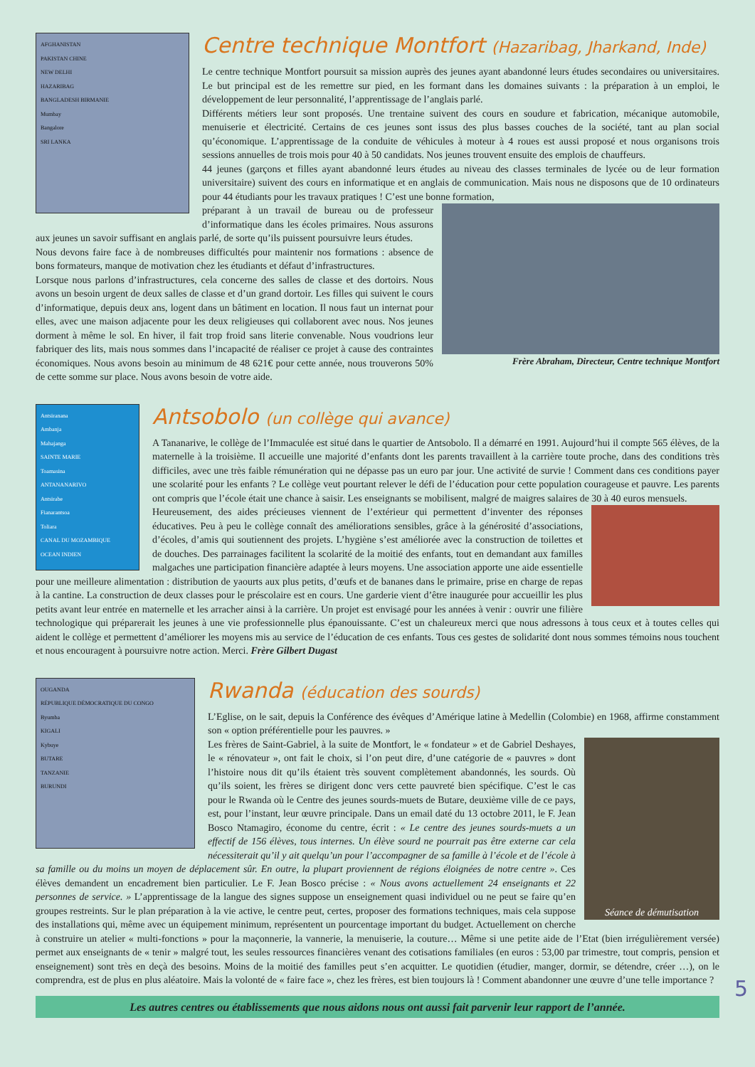AFGHANISTAN
PAKISTAN CHINE
NEW DELHI
HAZARIBAG
BANGLADESH BIRMANIE
Mumbay
Bangalore
SRI LANKA
Centre technique Montfort (Hazaribag, Jharkand, Inde)
Le centre technique Montfort poursuit sa mission auprès des jeunes ayant abandonné leurs études secondaires ou universitaires. Le but principal est de les remettre sur pied, en les formant dans les domaines suivants : la préparation à un emploi, le développement de leur personnalité, l’apprentissage de l’anglais parlé.
Différents métiers leur sont proposés. Une trentaine suivent des cours en soudure et fabrication, mécanique automobile, menuiserie et électricité. Certains de ces jeunes sont issus des plus basses couches de la société, tant au plan social qu’économique. L’apprentissage de la conduite de véhicules à moteur à 4 roues est aussi proposé et nous organisons trois sessions annuelles de trois mois pour 40 à 50 candidats. Nos jeunes trouvent ensuite des emplois de chauffeurs.
44 jeunes (garçons et filles ayant abandonné leurs études au niveau des classes terminales de lycée ou de leur formation universitaire) suivent des cours en informatique et en anglais de communication. Mais nous ne disposons que de 10 ordinateurs pour 44 étudiants pour les travaux pratiques ! C’est une bonne formation,
Frère Abraham, Directeur, Centre technique Montfort
préparant à un travail de bureau ou de professeur d’informatique dans les écoles primaires. Nous assurons aux jeunes un savoir suffisant en anglais parlé, de sorte qu’ils puissent poursuivre leurs études.
Nous devons faire face à de nombreuses difficultés pour maintenir nos formations : absence de bons formateurs, manque de motivation chez les étudiants et défaut d’infrastructures.
Lorsque nous parlons d’infrastructures, cela concerne des salles de classe et des dortoirs. Nous avons un besoin urgent de deux salles de classe et d’un grand dortoir. Les filles qui suivent le cours d’informatique, depuis deux ans, logent dans un bâtiment en location. Il nous faut un internat pour elles, avec une maison adjacente pour les deux religieuses qui collaborent avec nous. Nos jeunes dorment à même le sol. En hiver, il fait trop froid sans literie convenable. Nous voudrions leur fabriquer des lits, mais nous sommes dans l’incapacité de réaliser ce projet à cause des contraintes économiques. Nous avons besoin au minimum de 48 621€ pour cette année, nous trouverons 50% de cette somme sur place. Nous avons besoin de votre aide.
Antsiranana
Ambanja
Mahajanga
SAINTE MARIE
Toamasina
ANTANANARIVO
Antsirabe
Fianarantsoa
Toliara
CANAL DU MOZAMBIQUE
OCEAN INDIEN
Antsobolo (un collège qui avance)
A Tananarive, le collège de l’Immaculée est situé dans le quartier de Antsobolo. Il a démarré en 1991. Aujourd’hui il compte 565 élèves, de la maternelle à la troisième. Il accueille une majorité d’enfants dont les parents travaillent à la carrière toute proche, dans des conditions très difficiles, avec une très faible rémunération qui ne dépasse pas un euro par jour. Une activité de survie ! Comment dans ces conditions payer une scolarité pour les enfants ? Le collège veut pourtant relever le défi de l’éducation pour cette population courageuse et pauvre. Les parents ont compris que l’école était une chance à saisir. Les enseignants se mobilisent, malgré de maigres salaires de 30 à 40 euros mensuels.
Heureusement, des aides précieuses viennent de l’extérieur qui permettent d’inventer des réponses éducatives. Peu à peu le collège connaît des améliorations sensibles, grâce à la générosité d’associations, d’écoles, d’amis qui soutiennent des projets. L’hygiène s’est améliorée avec la construction de toilettes et de douches. Des parrainages facilitent la scolarité de la moitié des enfants, tout en demandant aux familles malgaches une participation financière adaptée à leurs moyens. Une association apporte une aide essentielle pour une meilleure alimentation : distribution de yaourts aux plus petits, d’œufs et de bananes dans le primaire, prise en charge de repas à la cantine. La construction de deux classes pour le préscolaire est en cours. Une garderie vient d’être inaugurée pour accueillir les plus petits avant leur entrée en maternelle et les arracher ainsi à la carrière. Un projet est envisagé pour les années à venir : ouvrir une filière technologique qui préparerait les jeunes à une vie professionnelle plus épanouissante. C’est un chaleureux merci que nous adressons à tous ceux et à toutes celles qui aident le collège et permettent d’améliorer les moyens mis au service de l’éducation de ces enfants. Tous ces gestes de solidarité dont nous sommes témoins nous touchent et nous encouragent à poursuivre notre action. Merci. Frère Gilbert Dugast
OUGANDA
RÉPUBLIQUE DÉMOCRATIQUE DU CONGO
Byumba
KIGALI
Kybuye
BUTARE
TANZANIE
BURUNDI
Rwanda (éducation des sourds)
L’Eglise, on le sait, depuis la Conférence des évêques d’Amérique latine à Medellin (Colombie) en 1968, affirme constamment son « option préférentielle pour les pauvres. »
Séance de démutisation
Les frères de Saint-Gabriel, à la suite de Montfort, le « fondateur » et de Gabriel Deshayes, le « rénovateur », ont fait le choix, si l’on peut dire, d’une catégorie de « pauvres » dont l’histoire nous dit qu’ils étaient très souvent complètement abandonnés, les sourds. Où qu’ils soient, les frères se dirigent donc vers cette pauvreté bien spécifique. C’est le cas pour le Rwanda où le Centre des jeunes sourds-muets de Butare, deuxième ville de ce pays, est, pour l’instant, leur œuvre principale. Dans un email daté du 13 octobre 2011, le F. Jean Bosco Ntamagiro, économe du centre, écrit : « Le centre des jeunes sourds-muets a un effectif de 156 élèves, tous internes. Un élève sourd ne pourrait pas être externe car cela nécessiterait qu’il y ait quelqu’un pour l’accompagner de sa famille à l’école et de l’école à sa famille ou du moins un moyen de déplacement sûr. En outre, la plupart proviennent de régions éloignées de notre centre ». Ces élèves demandent un encadrement bien particulier. Le F. Jean Bosco précise : « Nous avons actuellement 24 enseignants et 22 personnes de service. » L’apprentissage de la langue des signes suppose un enseignement quasi individuel ou ne peut se faire qu’en groupes restreints. Sur le plan préparation à la vie active, le centre peut, certes, proposer des formations techniques, mais cela suppose des installations qui, même avec un équipement minimum, représentent un pourcentage important du budget. Actuellement on cherche à construire un atelier « multi-fonctions » pour la maçonnerie, la vannerie, la menuiserie, la couture… Même si une petite aide de l’Etat (bien irrégulièrement versée) permet aux enseignants de « tenir » malgré tout, les seules ressources financières venant des cotisations familiales (en euros : 53,00 par trimestre, tout compris, pension et enseignement) sont très en deçà des besoins. Moins de la moitié des familles peut s’en acquitter. Le quotidien (étudier, manger, dormir, se détendre, créer …), on le comprendra, est de plus en plus aléatoire. Mais la volonté de « faire face », chez les frères, est bien toujours là ! Comment abandonner une œuvre d’une telle importance ?
Les autres centres ou établissements que nous aidons nous ont aussi fait parvenir leur rapport de l’année.
5